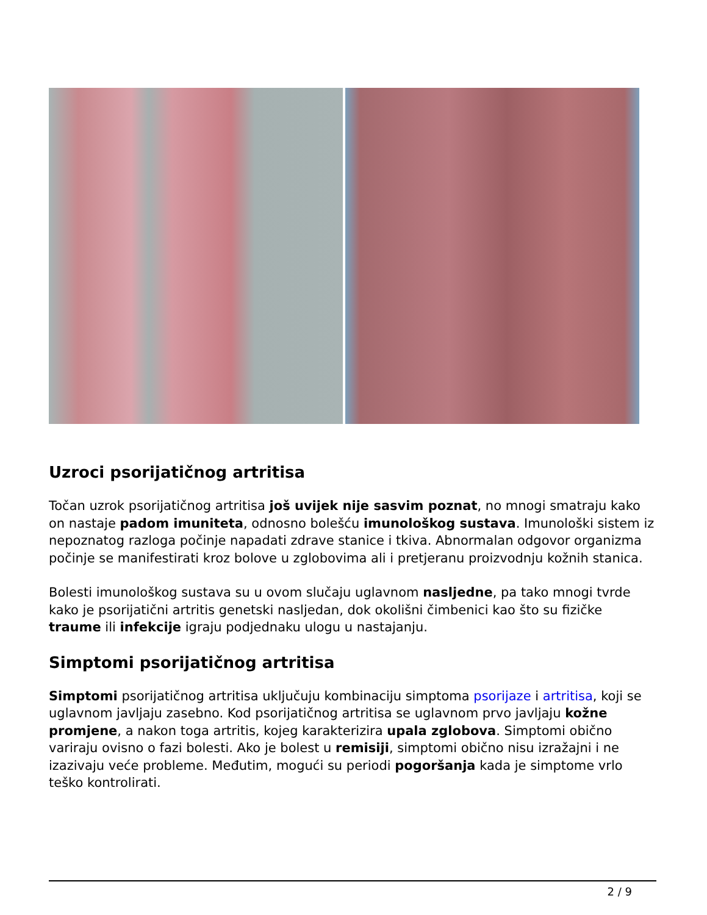Uzroci psorijatičnog artritisa
Točan uzrok psorijatičnog artritisa još uvijek nije sasvim poznat, no mnogi smatraju kako on nastaje padom imuniteta, odnosno bolešću imunološkog sustava. Imunološki sistem iz nepoznatog razloga počinje napadati zdrave stanice i tkiva. Abnormalan odgovor organizma počinje se manifestirati kroz bolove u zglobovima ali i pretjeranu proizvodnju kožnih stanica.
Bolesti imunološkog sustava su u ovom slučaju uglavnom nasljedne, pa tako mnogi tvrde kako je psorijatični artritis genetski nasljedan, dok okolišni čimbenici kao što su fizičke traume ili infekcije igraju podjednaku ulogu u nastajanju.
Simptomi psorijatičnog artritisa
Simptomi psorijatičnog artritisa uključuju kombinaciju simptoma psorijaze i artritisa, koji se uglavnom javljaju zasebno. Kod psorijatičnog artritisa se uglavnom prvo javljaju kožne promjene, a nakon toga artritis, kojeg karakterizira upala zglobova. Simptomi obično variraju ovisno o fazi bolesti. Ako je bolest u remisiji, simptomi obično nisu izražajni i ne izazivaju veće probleme. Međutim, mogući su periodi pogoršanja kada je simptome vrlo teško kontrolirati.
2 / 9